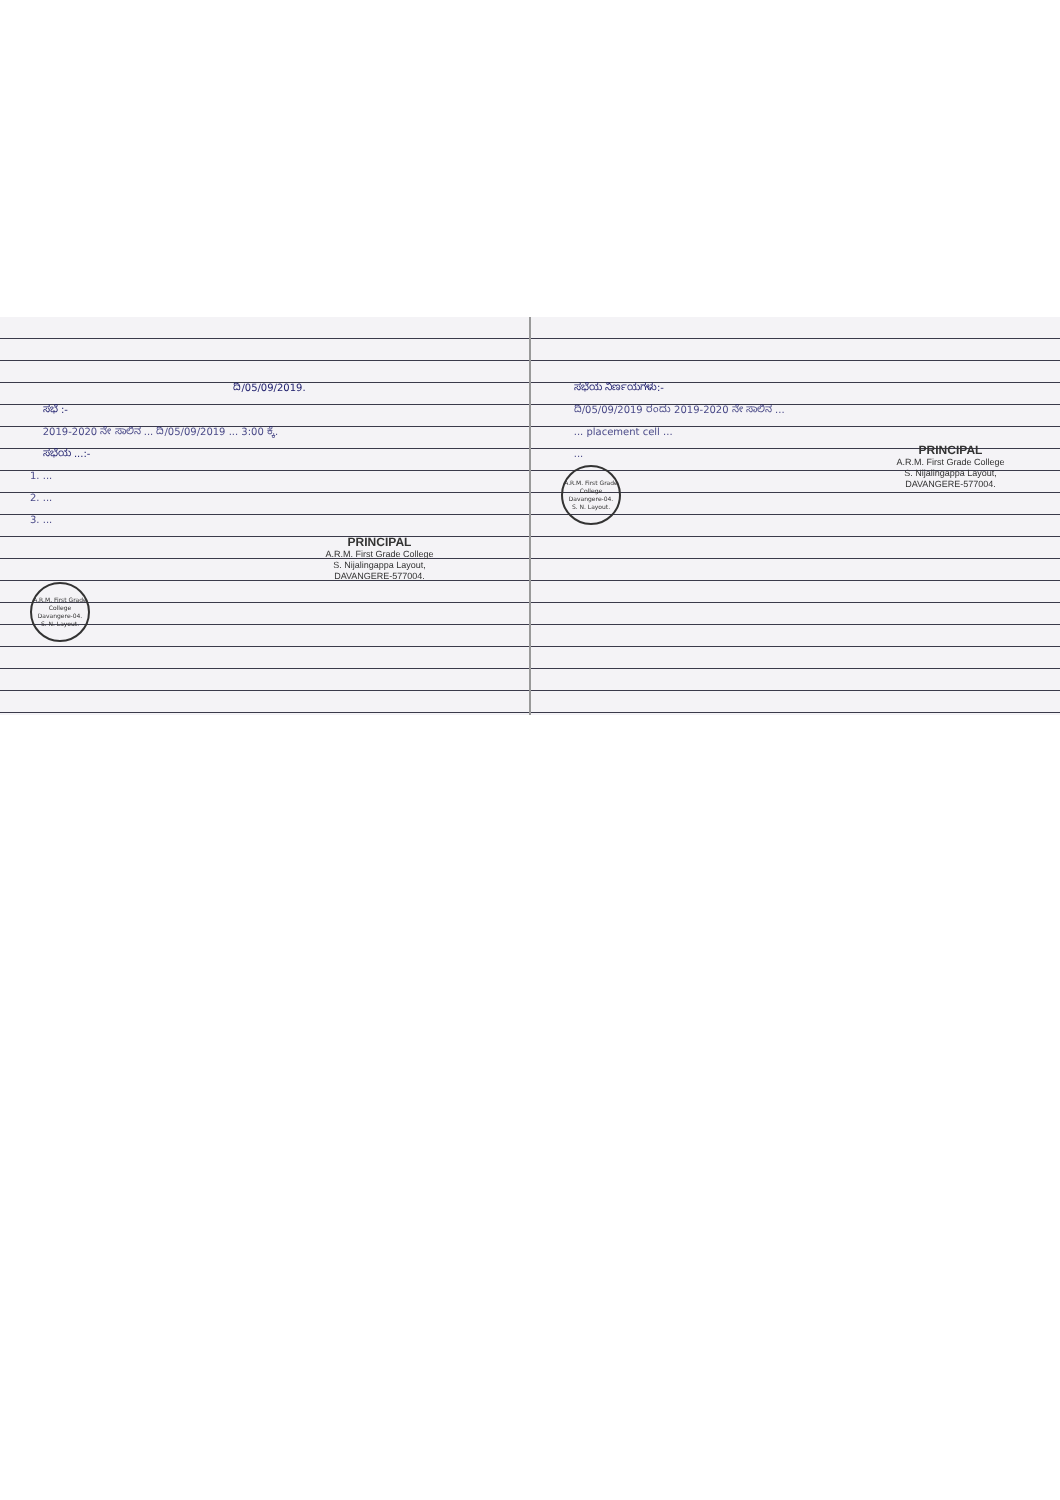ದಿ/05/09/2019.
ಸಭೆ :-
2019-2020 ನೇ ಸಾಲಿನ ... ದಿ/05/09/2019 ... 3:00 ಕ್ಕೆ.
ಸಭೆಯ ...:-
1. ...
2. ...
3. ...
PRINCIPAL
A.R.M. First Grade College
S. Nijalingappa Layout,
DAVANGERE-577004.
A.R.M. First Grade College
Davangere-04.
S. N. Layout.
ಸಭೆಯ ನಿರ್ಣಯಗಳು:-
ದಿ/05/09/2019 ರಂದು 2019-2020 ನೇ ಸಾಲಿನ ...
... placement cell ...
...
A.R.M. First Grade College
Davangere-04.
S. N. Layout.
PRINCIPAL
A.R.M. First Grade College
S. Nijalingappa Layout,
DAVANGERE-577004.